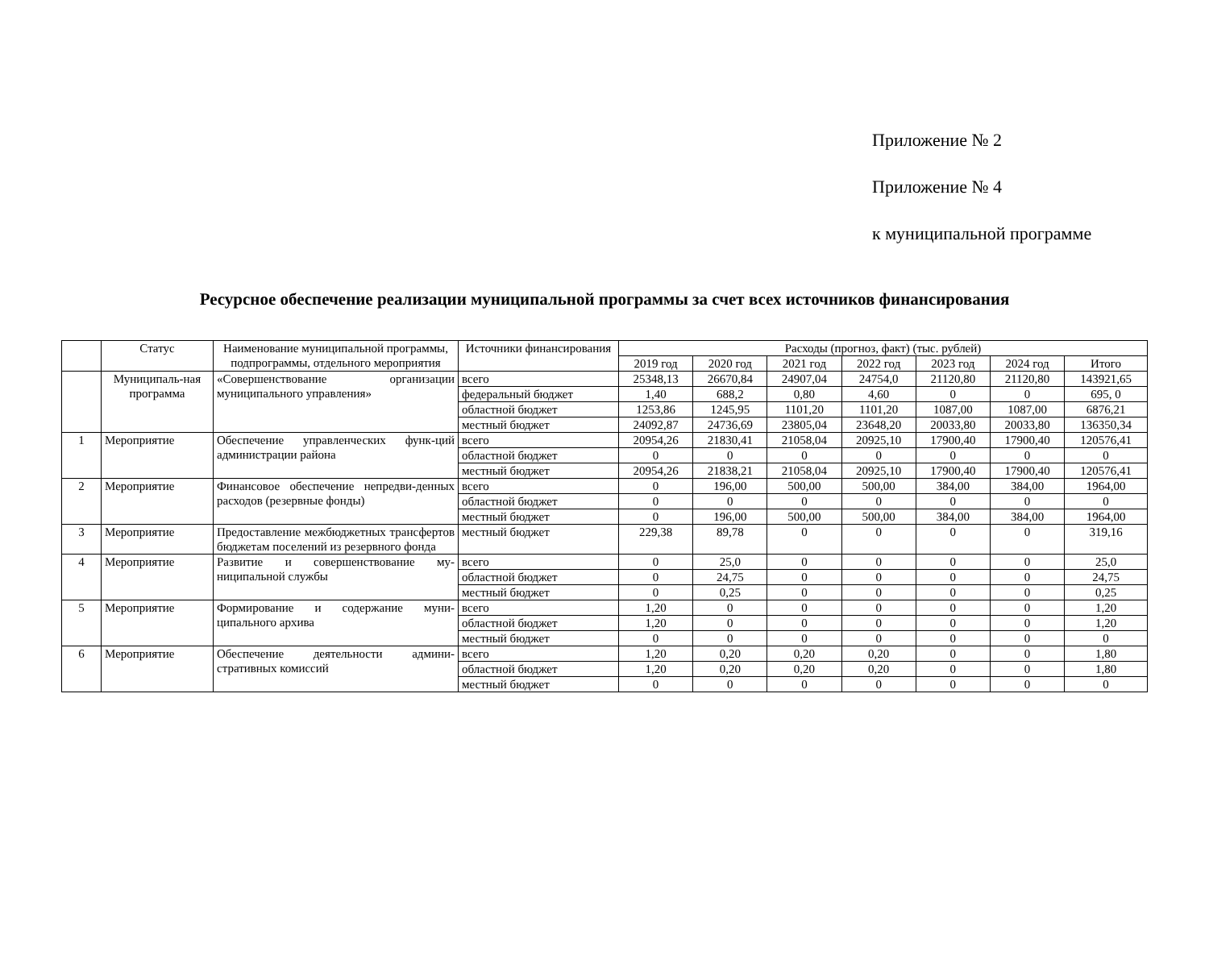Приложение № 2
Приложение № 4
к муниципальной программе
Ресурсное обеспечение реализации муниципальной программы за счет всех источников финансирования
| | Статус | Наименование муниципальной программы, подпрограммы, отдельного мероприятия | Источники финансирования | Расходы (прогноз, факт) (тыс. рублей) | | | | | | |
| --- | --- | --- | --- | --- | --- | --- | --- | --- | --- | --- |
| | | | | 2019 год | 2020 год | 2021 год | 2022 год | 2023 год | 2024 год | Итого |
| | Муниципаль-ная программа | «Совершенствование организации муниципального управления» | всего | 25348,13 | 26670,84 | 24907,04 | 24754,0 | 21120,80 | 21120,80 | 143921,65 |
| | | | федеральный бюджет | 1,40 | 688,2 | 0,80 | 4,60 | 0 | 0 | 695, 0 |
| | | | областной бюджет | 1253,86 | 1245,95 | 1101,20 | 1101,20 | 1087,00 | 1087,00 | 6876,21 |
| | | | местный бюджет | 24092,87 | 24736,69 | 23805,04 | 23648,20 | 20033,80 | 20033,80 | 136350,34 |
| 1 | Мероприятие | Обеспечение управленческих функ-ций администрации района | всего | 20954,26 | 21830,41 | 21058,04 | 20925,10 | 17900,40 | 17900,40 | 120576,41 |
| | | | областной бюджет | 0 | 0 | 0 | 0 | 0 | 0 | 0 |
| | | | местный бюджет | 20954,26 | 21838,21 | 21058,04 | 20925,10 | 17900,40 | 17900,40 | 120576,41 |
| 2 | Мероприятие | Финансовое обеспечение непредви-денных расходов (резервные фонды) | всего | 0 | 196,00 | 500,00 | 500,00 | 384,00 | 384,00 | 1964,00 |
| | | | областной бюджет | 0 | 0 | 0 | 0 | 0 | 0 | 0 |
| | | | местный бюджет | 0 | 196,00 | 500,00 | 500,00 | 384,00 | 384,00 | 1964,00 |
| 3 | Мероприятие | Предоставление межбюджетных трансфертов бюджетам поселений из резервного фонда | местный бюджет | 229,38 | 89,78 | 0 | 0 | 0 | 0 | 319,16 |
| 4 | Мероприятие | Развитие и совершенствование му-ниципальной службы | всего | 0 | 25,0 | 0 | 0 | 0 | 0 | 25,0 |
| | | | областной бюджет | 0 | 24,75 | 0 | 0 | 0 | 0 | 24,75 |
| | | | местный бюджет | 0 | 0,25 | 0 | 0 | 0 | 0 | 0,25 |
| 5 | Мероприятие | Формирование и содержание муни-ципального архива | всего | 1,20 | 0 | 0 | 0 | 0 | 0 | 1,20 |
| | | | областной бюджет | 1,20 | 0 | 0 | 0 | 0 | 0 | 1,20 |
| | | | местный бюджет | 0 | 0 | 0 | 0 | 0 | 0 | 0 |
| 6 | Мероприятие | Обеспечение деятельности админи-стративных комиссий | всего | 1,20 | 0,20 | 0,20 | 0,20 | 0 | 0 | 1,80 |
| | | | областной бюджет | 1,20 | 0,20 | 0,20 | 0,20 | 0 | 0 | 1,80 |
| | | | местный бюджет | 0 | 0 | 0 | 0 | 0 | 0 | 0 |